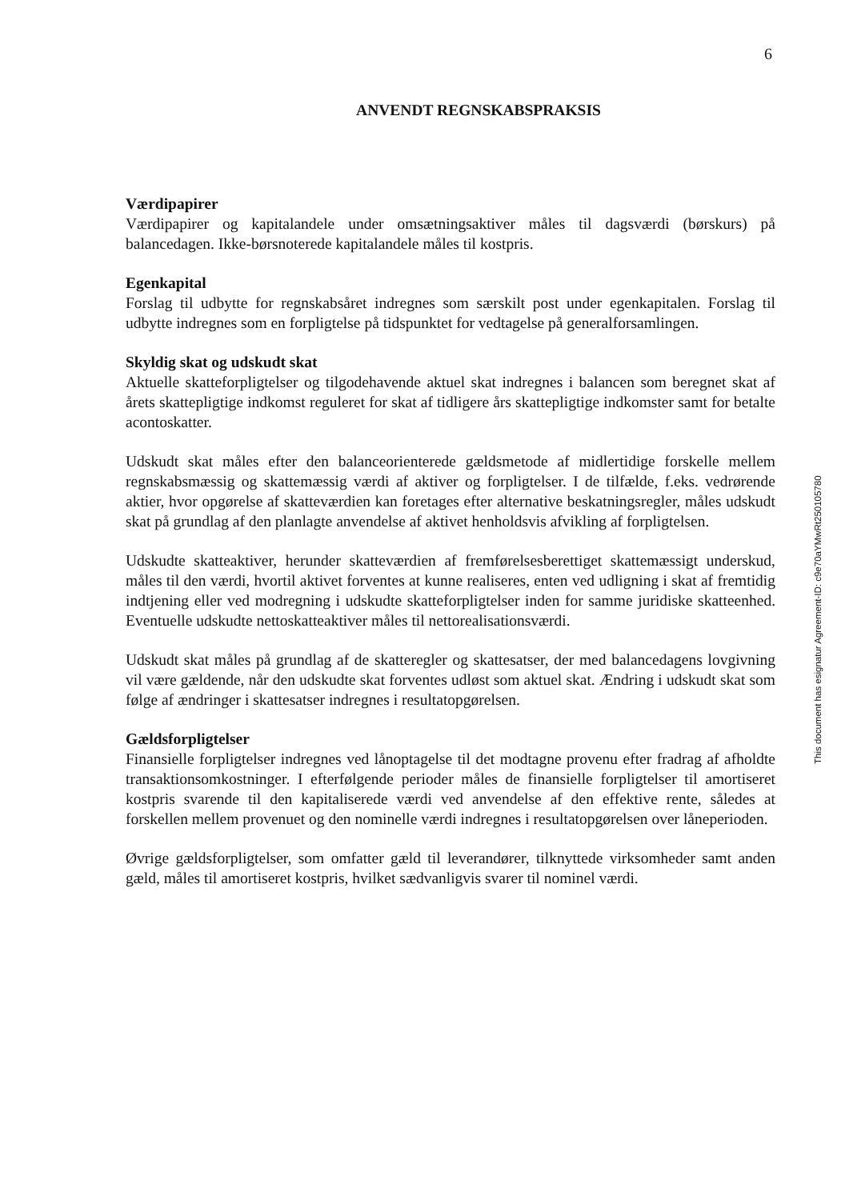6
ANVENDT REGNSKABSPRAKSIS
Værdipapirer
Værdipapirer og kapitalandele under omsætningsaktiver måles til dagsværdi (børskurs) på balancedagen. Ikke-børsnoterede kapitalandele måles til kostpris.
Egenkapital
Forslag til udbytte for regnskabsåret indregnes som særskilt post under egenkapitalen. Forslag til udbytte indregnes som en forpligtelse på tidspunktet for vedtagelse på generalforsamlingen.
Skyldig skat og udskudt skat
Aktuelle skatteforpligtelser og tilgodehavende aktuel skat indregnes i balancen som beregnet skat af årets skattepligtige indkomst reguleret for skat af tidligere års skattepligtige indkomster samt for betalte acontoskatter.
Udskudt skat måles efter den balanceorienterede gældsmetode af midlertidige forskelle mellem regnskabsmæssig og skattemæssig værdi af aktiver og forpligtelser. I de tilfælde, f.eks. vedrørende aktier, hvor opgørelse af skatteværdien kan foretages efter alternative beskatningsregler, måles udskudt skat på grundlag af den planlagte anvendelse af aktivet henholdsvis afvikling af forpligtelsen.
Udskudte skatteaktiver, herunder skatteværdien af fremførelsesberettiget skattemæssigt underskud, måles til den værdi, hvortil aktivet forventes at kunne realiseres, enten ved udligning i skat af fremtidig indtjening eller ved modregning i udskudte skatteforpligtelser inden for samme juridiske skatteenhed. Eventuelle udskudte nettoskatteaktiver måles til nettorealisationsværdi.
Udskudt skat måles på grundlag af de skatteregler og skattesatser, der med balancedagens lovgivning vil være gældende, når den udskudte skat forventes udløst som aktuel skat. Ændring i udskudt skat som følge af ændringer i skattesatser indregnes i resultatopgørelsen.
Gældsforpligtelser
Finansielle forpligtelser indregnes ved lånoptagelse til det modtagne provenu efter fradrag af afholdte transaktionsomkostninger. I efterfølgende perioder måles de finansielle forpligtelser til amortiseret kostpris svarende til den kapitaliserede værdi ved anvendelse af den effektive rente, således at forskellen mellem provenuet og den nominelle værdi indregnes i resultatopgørelsen over låneperioden.
Øvrige gældsforpligtelser, som omfatter gæld til leverandører, tilknyttede virksomheder samt anden gæld, måles til amortiseret kostpris, hvilket sædvanligvis svarer til nominel værdi.
This document has esignatur Agreement-ID: c9e70aYMwRt250105780